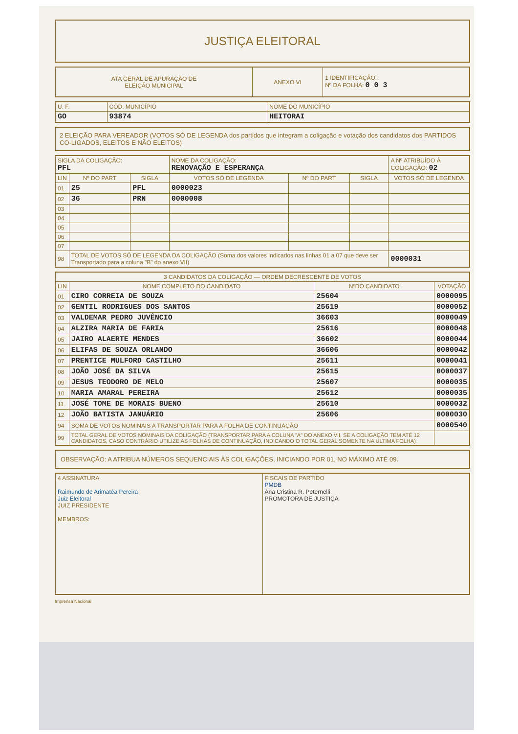JUSTIÇA ELEITORAL
| ATA GERAL DE APURAÇÃO DE ELEIÇÃO MUNICIPAL | ANEXO VI | 1 IDENTIFICAÇÃO: Nº DA FOLHA: 0 0 3 |
| U. F. | CÓD. MUNICÍPIO | NOME DO MUNICÍPIO |
| GO | 93874 | HEITORAI |
2 ELEIÇÃO PARA VEREADOR (VOTOS SÓ DE LEGENDA dos partidos que integram a coligação e votação dos candidatos dos PARTIDOS CO-LIGADOS, ELEITOS E NÃO ELEITOS)
| SIGLA DA COLIGAÇÃO: PFL | | | NOME DA COLIGAÇÃO: RENOVAÇÃO E ESPERANÇA | | | A Nº ATRIBUÍDO À COLIGAÇÃO: 02 |
| LIN | Nº DO PART | SIGLA | VOTOS SÓ DE LEGENDA | Nº DO PART | SIGLA | VOTOS SÓ DE LEGENDA |
| 01 | 25 | PFL | 0000023 | | | |
| 02 | 36 | PRN | 0000008 | | | |
| 03 | | | | | | |
| 04 | | | | | | |
| 05 | | | | | | |
| 06 | | | | | | |
| 07 | | | | | | |
| 98 | TOTAL DE VOTOS SÓ DE LEGENDA DA COLIGAÇÃO (Soma dos valores indicados nas linhas 01 a 07 que deve ser Transportado para a coluna "B" do anexo VII) | | | | | 0000031 |
| 3 CANDIDATOS DA COLIGAÇÃO — ORDEM DECRESCENTE DE VOTOS | | | |
| LIN | NOME COMPLETO DO CANDIDATO | NºDO CANDIDATO | VOTAÇÃO |
| 01 | CIRO CORREIA DE SOUZA | 25604 | 0000095 |
| 02 | GENTIL RODRIGUES DOS SANTOS | 25619 | 0000052 |
| 03 | VALDEMAR PEDRO JUVÊNCIO | 36603 | 0000049 |
| 04 | ALZIRA MARIA DE FARIA | 25616 | 0000048 |
| 05 | JAIRO ALAERTE MENDES | 36602 | 0000044 |
| 06 | ELIFAS DE SOUZA ORLANDO | 36606 | 0000042 |
| 07 | PRENTICE MULFORD CASTILHO | 25611 | 0000041 |
| 08 | JOÃO JOSÉ DA SILVA | 25615 | 0000037 |
| 09 | JESUS TEODORO DE MELO | 25607 | 0000035 |
| 10 | MARIA AMARAL PEREIRA | 25612 | 0000035 |
| 11 | JOSÉ TOME DE MORAIS BUENO | 25610 | 0000032 |
| 12 | JOÃO BATISTA JANUÁRIO | 25606 | 0000030 |
| 94 | SOMA DE VOTOS NOMINAIS A TRANSPORTAR PARA A FOLHA DE CONTINUAÇÃO | | 0000540 |
| 99 | TOTAL GERAL DE VOTOS NOMINAIS DA COLIGAÇÃO (TRANSPORTAR PARA A COLUNA "A" DO ANEXO VII, SE A COLIGAÇÃO TEM ATÉ 12 CANDIDATOS, CASO CONTRÁRIO UTILIZE AS FOLHAS DE CONTINUAÇÃO, INDICANDO O TOTAL GERAL SOMENTE NA ULTIMA FOLHA) | | |
OBSERVAÇÃO: A ATRIBUA NÚMEROS SEQUENCIAIS ÀS COLIGAÇÕES, INICIANDO POR 01, NO MÁXIMO ATÉ 09.
| 4 ASSINATURA Raimundo de Arimatéa Pereira Juiz Eleitoral JUIZ PRESIDENTE MEMBROS: | FISCAIS DE PARTIDO PMDB Ana Cristina R. Peternelli PROMOTORA DE JUSTIÇA |
Imprensa Nacional